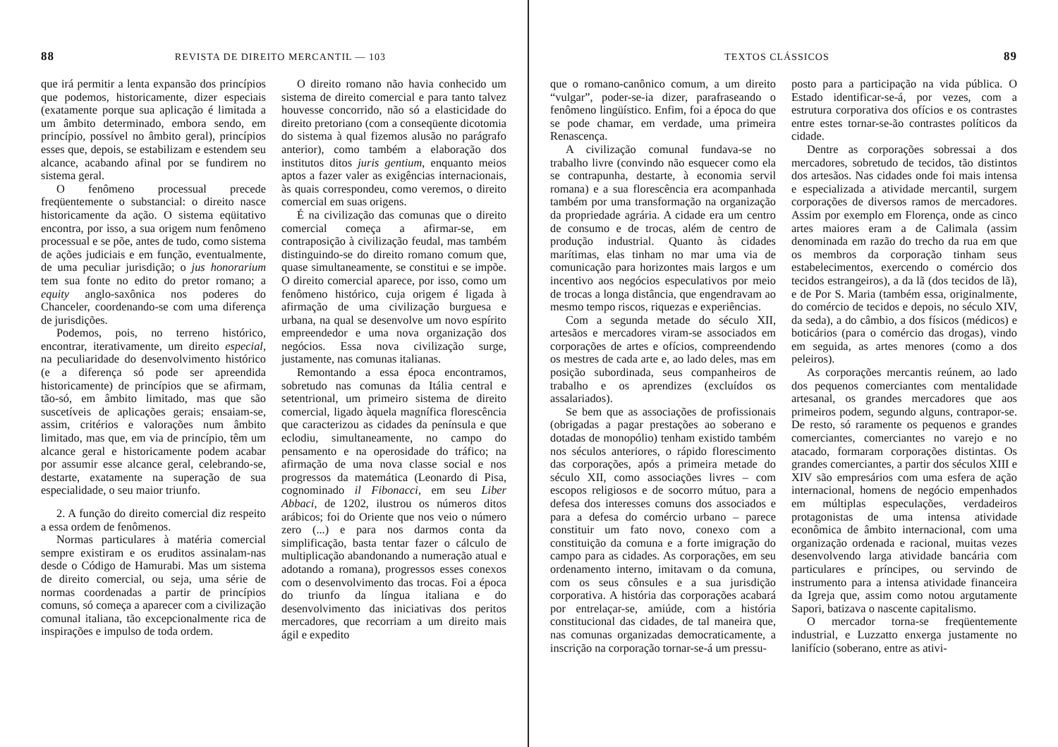88 REVISTA DE DIREITO MERCANTIL — 103
que irá permitir a lenta expansão dos princípios que podemos, historicamente, dizer especiais (exatamente porque sua aplicação é limitada a um âmbito determinado, embora sendo, em princípio, possível no âmbito geral), princípios esses que, depois, se estabilizam e estendem seu alcance, acabando afinal por se fundirem no sistema geral.
O fenômeno processual precede freqüentemente o substancial: o direito nasce historicamente da ação. O sistema eqüitativo encontra, por isso, a sua origem num fenômeno processual e se põe, antes de tudo, como sistema de ações judiciais e em função, eventualmente, de uma peculiar jurisdição; o jus honorarium tem sua fonte no edito do pretor romano; a equity anglo-saxônica nos poderes do Chanceler, coordenando-se com uma diferença de jurisdições.
Podemos, pois, no terreno histórico, encontrar, iterativamente, um direito especial, na peculiaridade do desenvolvimento histórico (e a diferença só pode ser apreendida historicamente) de princípios que se afirmam, tão-só, em âmbito limitado, mas que são suscetíveis de aplicações gerais; ensaiam-se, assim, critérios e valorações num âmbito limitado, mas que, em via de princípio, têm um alcance geral e historicamente podem acabar por assumir esse alcance geral, celebrando-se, destarte, exatamente na superação de sua especialidade, o seu maior triunfo.
2. A função do direito comercial diz respeito a essa ordem de fenômenos.
Normas particulares à matéria comercial sempre existiram e os eruditos assinalam-nas desde o Código de Hamurabi. Mas um sistema de direito comercial, ou seja, uma série de normas coordenadas a partir de princípios comuns, só começa a aparecer com a civilização comunal italiana, tão excepcionalmente rica de inspirações e impulso de toda ordem.
O direito romano não havia conhecido um sistema de direito comercial e para tanto talvez houvesse concorrido, não só a elasticidade do direito pretoriano (com a conseqüente dicotomia do sistema à qual fizemos alusão no parágrafo anterior), como também a elaboração dos institutos ditos juris gentium, enquanto meios aptos a fazer valer as exigências internacionais, às quais correspondeu, como veremos, o direito comercial em suas origens.
É na civilização das comunas que o direito comercial começa a afirmar-se, em contraposição à civilização feudal, mas também distinguindo-se do direito romano comum que, quase simultaneamente, se constitui e se impõe. O direito comercial aparece, por isso, como um fenômeno histórico, cuja origem é ligada à afirmação de uma civilização burguesa e urbana, na qual se desenvolve um novo espírito empreendedor e uma nova organização dos negócios. Essa nova civilização surge, justamente, nas comunas italianas.
Remontando a essa época encontramos, sobretudo nas comunas da Itália central e setentrional, um primeiro sistema de direito comercial, ligado àquela magnífica florescência que caracterizou as cidades da península e que eclodiu, simultaneamente, no campo do pensamento e na operosidade do tráfico; na afirmação de uma nova classe social e nos progressos da matemática (Leonardo di Pisa, cognominado il Fibonacci, em seu Liber Abbaci, de 1202, ilustrou os números ditos arábicos; foi do Oriente que nos veio o número zero (...) e para nos darmos conta da simplificação, basta tentar fazer o cálculo de multiplicação abandonando a numeração atual e adotando a romana), progressos esses conexos com o desenvolvimento das trocas. Foi a época do triunfo da língua italiana e do desenvolvimento das iniciativas dos peritos mercadores, que recorriam a um direito mais ágil e expedito
TEXTOS CLÁSSICOS 89
que o romano-canônico comum, a um direito “vulgar”, poder-se-ia dizer, parafraseando o fenômeno lingüístico. Enfim, foi a época do que se pode chamar, em verdade, uma primeira Renascença.
A civilização comunal fundava-se no trabalho livre (convindo não esquecer como ela se contrapunha, destarte, à economia servil romana) e a sua florescência era acompanhada também por uma transformação na organização da propriedade agrária. A cidade era um centro de consumo e de trocas, além de centro de produção industrial. Quanto às cidades marítimas, elas tinham no mar uma via de comunicação para horizontes mais largos e um incentivo aos negócios especulativos por meio de trocas a longa distância, que engendravam ao mesmo tempo riscos, riquezas e experiências.
Com a segunda metade do século XII, artesãos e mercadores viram-se associados em corporações de artes e ofícios, compreendendo os mestres de cada arte e, ao lado deles, mas em posição subordinada, seus companheiros de trabalho e os aprendizes (excluídos os assalariados).
Se bem que as associações de profissionais (obrigadas a pagar prestações ao soberano e dotadas de monopólio) tenham existido também nos séculos anteriores, o rápido florescimento das corporações, após a primeira metade do século XII, como associações livres – com escopos religiosos e de socorro mútuo, para a defesa dos interesses comuns dos associados e para a defesa do comércio urbano – parece constituir um fato novo, conexo com a constituição da comuna e a forte imigração do campo para as cidades. As corporações, em seu ordenamento interno, imitavam o da comuna, com os seus cônsules e a sua jurisdição corporativa. A história das corporações acabará por entrelaçar-se, amiúde, com a história constitucional das cidades, de tal maneira que, nas comunas organizadas democraticamente, a inscrição na corporação tornar-se-á um pressu-
posto para a participação na vida pública. O Estado identificar-se-á, por vezes, com a estrutura corporativa dos ofícios e os contrastes entre estes tornar-se-ão contrastes políticos da cidade.
Dentre as corporações sobressai a dos mercadores, sobretudo de tecidos, tão distintos dos artesãos. Nas cidades onde foi mais intensa e especializada a atividade mercantil, surgem corporações de diversos ramos de mercadores. Assim por exemplo em Florença, onde as cinco artes maiores eram a de Calimala (assim denominada em razão do trecho da rua em que os membros da corporação tinham seus estabelecimentos, exercendo o comércio dos tecidos estrangeiros), a da lã (dos tecidos de lã), e de Por S. Maria (também essa, originalmente, do comércio de tecidos e depois, no século XIV, da seda), a do câmbio, a dos físicos (médicos) e boticários (para o comércio das drogas), vindo em seguida, as artes menores (como a dos peleiros).
As corporações mercantis reúnem, ao lado dos pequenos comerciantes com mentalidade artesanal, os grandes mercadores que aos primeiros podem, segundo alguns, contrapor-se. De resto, só raramente os pequenos e grandes comerciantes, comerciantes no varejo e no atacado, formaram corporações distintas. Os grandes comerciantes, a partir dos séculos XIII e XIV são empresários com uma esfera de ação internacional, homens de negócio empenhados em múltiplas especulações, verdadeiros protagonistas de uma intensa atividade econômica de âmbito internacional, com uma organização ordenada e racional, muitas vezes desenvolvendo larga atividade bancária com particulares e príncipes, ou servindo de instrumento para a intensa atividade financeira da Igreja que, assim como notou argutamente Sapori, batizava o nascente capitalismo.
O mercador torna-se freqüentemente industrial, e Luzzatto enxerga justamente no lanifício (soberano, entre as ativi-